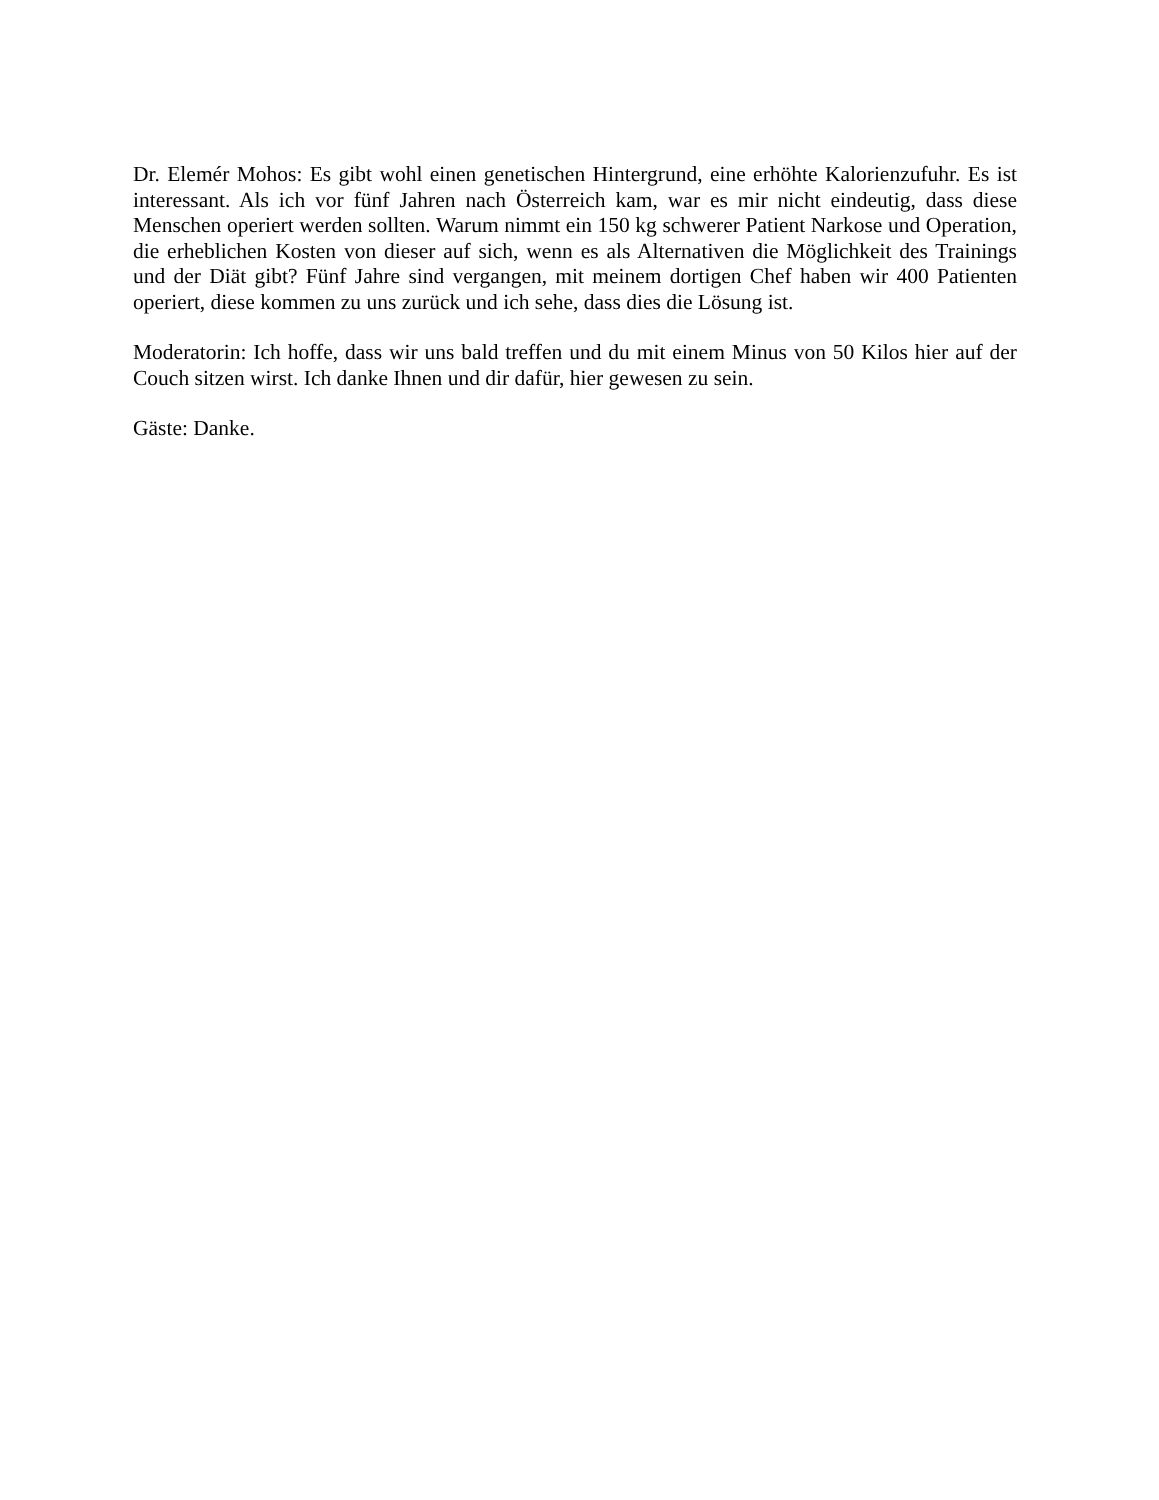Dr. Elemér Mohos: Es gibt wohl einen genetischen Hintergrund, eine erhöhte Kalorienzufuhr. Es ist interessant. Als ich vor fünf Jahren nach Österreich kam, war es mir nicht eindeutig, dass diese Menschen operiert werden sollten. Warum nimmt ein 150 kg schwerer Patient Narkose und Operation, die erheblichen Kosten von dieser auf sich, wenn es als Alternativen die Möglichkeit des Trainings und der Diät gibt? Fünf Jahre sind vergangen, mit meinem dortigen Chef haben wir 400 Patienten operiert, diese kommen zu uns zurück und ich sehe, dass dies die Lösung ist.
Moderatorin: Ich hoffe, dass wir uns bald treffen und du mit einem Minus von 50 Kilos hier auf der Couch sitzen wirst. Ich danke Ihnen und dir dafür, hier gewesen zu sein.
Gäste: Danke.